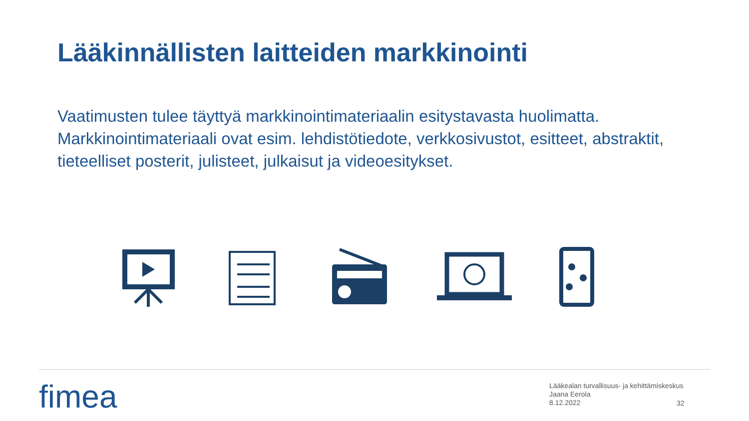Lääkinnällisten laitteiden markkinointi
Vaatimusten tulee täyttyä markkinointimateriaalin esitystavasta huolimatta. Markkinointimateriaali ovat esim. lehdistötiedote, verkkosivustot, esitteet, abstraktit, tieteelliset posterit, julisteet, julkaisut ja videoesitykset.
fimea
Lääkealan turvallisuus- ja kehittämiskeskus
Jaana Eerola
8.12.2022
32